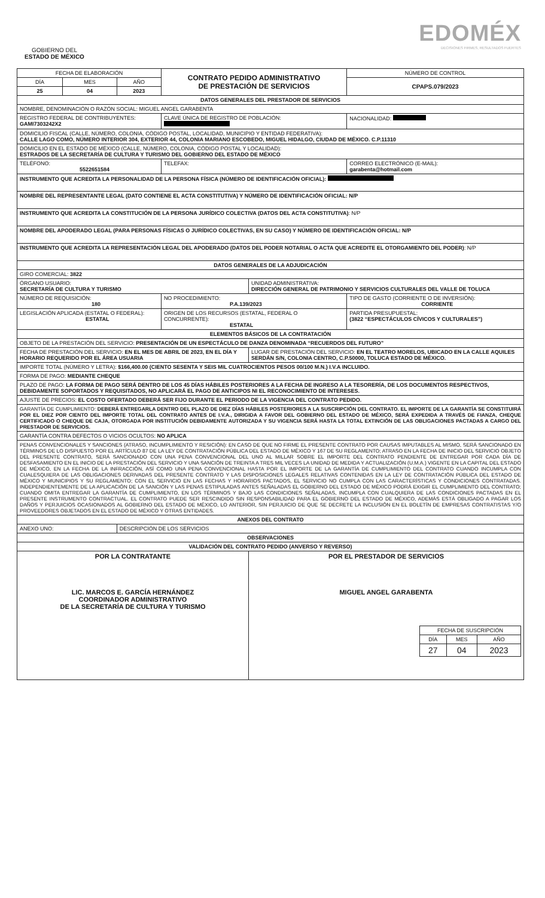GOBIERNO DEL
ESTADO DE MÉXICO
EDOMÉX
DECISIONES FIRMES, RESULTADOS FUERTES
| FECHA DE ELABORACIÓN | | | CONTRATO PEDIDO ADMINISTRATIVO DE PRESTACIÓN DE SERVICIOS | | | NÚMERO DE CONTROL |
| DÍA | MES | AÑO | | | | CPAPS.079/2023 |
| 25 | 04 | 2023 | | | | |
| DATOS GENERALES DEL PRESTADOR DE SERVICIOS | | | | | | |
| NOMBRE, DENOMINACIÓN O RAZÓN SOCIAL: MIGUEL ANGEL GARABENTA | | | | | | |
| REGISTRO FEDERAL DE CONTRIBUYENTES: GAMI7303242X2 | | | | CLAVE ÚNICA DE REGISTRO DE POBLACIÓN: | | NACIONALIDAD: |
| DOMICILIO FISCAL (CALLE, NÚMERO, COLONIA, CÓDIGO POSTAL, LOCALIDAD, MUNICIPIO Y ENTIDAD FEDERATIVA): CALLE LAGO COMO, NÚMERO INTERIOR 304, EXTERIOR 44, COLONIA MARIANO ESCOBEDO, MIGUEL HIDALGO, CIUDAD DE MÉXICO. C.P.11310 | | | | | | |
| DOMICILIO EN EL ESTADO DE MÉXICO (CALLE, NÚMERO, COLONIA, CÓDIGO POSTAL Y LOCALIDAD): ESTRADOS DE LA SECRETARÍA DE CULTURA Y TURISMO DEL GOBIERNO DEL ESTADO DE MÉXICO | | | | | | |
| TELÉFONO: 5522651584 | | | | TELEFAX: | | CORREO ELECTRÓNICO (E-MAIL): garabenta@hotmail.com |
| INSTRUMENTO QUE ACREDITA LA PERSONALIDAD DE LA PERSONA FÍSICA (NÚMERO DE IDENTIFICACIÓN OFICIAL): | | | | | | |
| NOMBRE DEL REPRESENTANTE LEGAL (DATO CONTIENE EL ACTA CONSTITUTIVA) Y NÚMERO DE IDENTIFICACIÓN OFICIAL: N/P | | | | | | |
| INSTRUMENTO QUE ACREDITA LA CONSTITUCIÓN DE LA PERSONA JURÍDICO COLECTIVA (DATOS DEL ACTA CONSTITUTIVA) : N/P | | | | | | |
| NOMBRE DEL APODERADO LEGAL (PARA PERSONAS FÍSICAS O JURÍDICO COLECTIVAS, EN SU CASO) Y NÚMERO DE IDENTIFICACIÓN OFICIAL: N/P | | | | | | |
| INSTRUMENTO QUE ACREDITA LA REPRESENTACIÓN LEGAL DEL APODERADO (DATOS DEL PODER NOTARIAL O ACTA QUE ACREDITE EL OTORGAMIENTO DEL PODER) : N/P | | | | | | |
| DATOS GENERALES DE LA ADJUDICACIÓN | | | | | | |
| GIRO COMERCIAL: 3822 | | | | | | |
| ÓRGANO USUARIO: SECRETARÍA DE CULTURA Y TURISMO | | | | | UNIDAD ADMINISTRATIVA: DIRECCIÓN GENERAL DE PATRIMONIO Y SERVICIOS CULTURALES DEL VALLE DE TOLUCA | |
| NÚMERO DE REQUISICIÓN: 180 | | | NO PROCEDIMIENTO: P.A.139/2023 | | | TIPO DE GASTO (CORRIENTE O DE INVERSIÓN): CORRIENTE |
| LEGISLACIÓN APLICADA (ESTATAL O FEDERAL): ESTATAL | | | ORIGEN DE LOS RECURSOS (ESTATAL, FEDERAL O CONCURRENTE): ESTATAL | | | PARTIDA PRESUPUESTAL: (3822 “ESPECTÁCULOS CÍVICOS Y CULTURALES”) |
| ELEMENTOS BÁSICOS DE LA CONTRATACIÓN | | | | | | |
| OBJETO DE LA PRESTACIÓN DEL SERVICIO: PRESENTACIÓN DE UN ESPECTÁCULO DE DANZA DENOMINADA “RECUERDOS DEL FUTURO” | | | | | | |
| FECHA DE PRESTACIÓN DEL SERVICIO: EN EL MES DE ABRIL DE 2023, EN EL DÍA Y HORARIO REQUERIDO POR EL ÁREA USUARIA | | | | | LUGAR DE PRESTACIÓN DEL SERVICIO: EN EL TEATRO MORELOS, UBICADO EN LA CALLE AQUILES SERDÁN S/N, COLONIA CENTRO, C.P.50000, TOLUCA ESTADO DE MÉXICO. | |
| IMPORTE TOTAL (NÚMERO Y LETRA): $166,400.00 (CIENTO SESENTA Y SEIS MIL CUATROCIENTOS PESOS 00/100 M.N.) I.V.A INCLUIDO. | | | | | | |
| FORMA DE PAGO: MEDIANTE CHEQUE | | | | | | |
| PLAZO DE PAGO: LA FORMA DE PAGO SERÁ DENTRO DE LOS 45 DÍAS HÁBILES POSTERIORES A LA FECHA DE INGRESO A LA TESORERÍA, DE LOS DOCUMENTOS RESPECTIVOS, DEBIDAMENTE SOPORTADOS Y REQUISITADOS, NO APLICARÁ EL PAGO DE ANTICIPOS NI EL RECONOCIMIENTO DE INTERESES. | | | | | | |
| AJUSTE DE PRECIOS: EL COSTO OFERTADO DEBERÁ SER FIJO DURANTE EL PERIODO DE LA VIGENCIA DEL CONTRATO PEDIDO. | | | | | | |
| GARANTÍA DE CUMPLIMIENTO: DEBERÁ ENTREGARLA DENTRO DEL PLAZO DE DIEZ DÍAS HÁBILES POSTERIORES A LA SUSCRIPCIÓN DEL CONTRATO. EL IMPORTE DE LA GARANTÍA SE CONSTITUIRÁ POR EL DIEZ POR CIENTO DEL IMPORTE TOTAL DEL CONTRATO ANTES DE I.V.A., DIRIGIDA A FAVOR DEL GOBIERNO DEL ESTADO DE MÉXICO, SERÁ EXPEDIDA A TRAVÉS DE FIANZA, CHEQUE CERTIFICADO O CHEQUE DE CAJA, OTORGADA POR INSTITUCIÓN DEBIDAMENTE AUTORIZADA Y SU VIGENCIA SERÁ HASTA LA TOTAL EXTINCIÓN DE LAS OBLIGACIONES PACTADAS A CARGO DEL PRESTADOR DE SERVICIOS. | | | | | | |
| GARANTÍA CONTRA DEFECTOS O VICIOS OCULTOS: NO APLICA | | | | | | |
| PENAS CONVENCIONALES Y SANCIONES (ATRASO, INCUMPLIMIENTO Y RESICIÓN): EN CASO DE QUE NO FIRME EL PRESENTE CONTRATO POR CAUSAS IMPUTABLES AL MISMO, SERÁ SANCIONADO EN TÉRMINOS DE LO DISPUESTO POR EL ARTÍCULO 87 DE LA LEY DE CONTRATACIÓN PÚBLICA DEL ESTADO DE MÉXICO Y 167 DE SU REGLAMENTO; ATRASO EN LA FECHA DE INICIO DEL SERVICIO OBJETO DEL PRESENTE CONTRATO, SERÁ SANCIONADO CON UNA PENA CONVENCIONAL DEL UNO AL MILLAR SOBRE EL IMPORTE DEL CONTRATO PENDIENTE DE ENTREGAR POR CADA DÍA DE DESFASAMIENTO EN EL INICIO DE LA PRESTACIÓN DEL SERVICIO Y UNA SANCIÓN DE TREINTA A TRES MIL VECES LA UNIDAD DE MEDIDA Y ACTUALIZACIÓN (U.M.A.) VIGENTE EN LA CAPITAL DEL ESTADO DE MÉXICO, EN LA FECHA DE LA INFRACCIÓN, ASÍ COMO UNA PENA CONVENCIONAL HASTA POR EL IMPORTE DE LA GARANTÍA DE CUMPLIMIENTO DEL CONTRATO CUANDO INCUMPLA CON CUALESQUIERA DE LAS OBLIGACIONES DERIVADAS DEL PRESENTE CONTRATO Y LAS DISPOSICIONES LEGALES RELATIVAS CONTENIDAS EN LA LEY DE CONTRATACIÓN PÚBLICA DEL ESTADO DE MÉXICO Y MUNICIPIOS Y SU REGLAMENTO; CON EL SERVICIO EN LAS FECHAS Y HORARIOS PACTADOS, EL SERVICIO NO CUMPLA CON LAS CARACTERÍSTICAS Y CONDICIONES CONTRATADAS. INDEPENDIENTEMENTE DE LA APLICACIÓN DE LA SANCIÓN Y LAS PENAS ESTIPULADAS ANTES SEÑALADAS EL GOBIERNO DEL ESTADO DE MÉXICO PODRÁ EXIGIR EL CUMPLIMIENTO DEL CONTRATO; CUANDO OMITA ENTREGAR LA GARANTÍA DE CUMPLIMIENTO, EN LOS TÉRMINOS Y BAJO LAS CONDICIONES SEÑALADAS, INCUMPLA CON CUALQUIERA DE LAS CONDICIONES PACTADAS EN EL PRESENTE INSTRUMENTO CONTRACTUAL. EL CONTRATO PUEDE SER RESCINDIDO SIN RESPONSABILIDAD PARA EL GOBIERNO DEL ESTADO DE MÉXICO, ADEMÁS ESTÁ OBLIGADO A PAGAR LOS DAÑOS Y PERJUICIOS OCASIONADOS AL GOBIERNO DEL ESTADO DE MÉXICO, LO ANTERIOR, SIN PERJUICIO DE QUE SE DECRETE LA INCLUSIÓN EN EL BOLETÍN DE EMPRESAS CONTRATISTAS Y/O PROVEEDORES OBJETADOS EN EL ESTADO DE MÉXICO Y OTRAS ENTIDADES. | | | | | | |
| ANEXOS DEL CONTRATO | | | | | | |
| ANEXO UNO: | | DESCRIPCIÓN DE LOS SERVICIOS | | | | |
| OBSERVACIONES | | | | | | |
| VALIDACIÓN DEL CONTRATO PEDIDO (ANVERSO Y REVERSO) | | | | | | |
| POR LA CONTRATANTE LIC. MARCOS E. GARCÍA HERNÁNDEZ COORDINADOR ADMINISTRATIVO DE LA SECRETARÍA DE CULTURA Y TURISMO | | | | | POR EL PRESTADOR DE SERVICIOS MIGUEL ANGEL GARABENTA / FECHA DE SUSCRIPCIÓN / / / / DÍA / MES / AÑO / / 27 / 04 / 2023 / | |